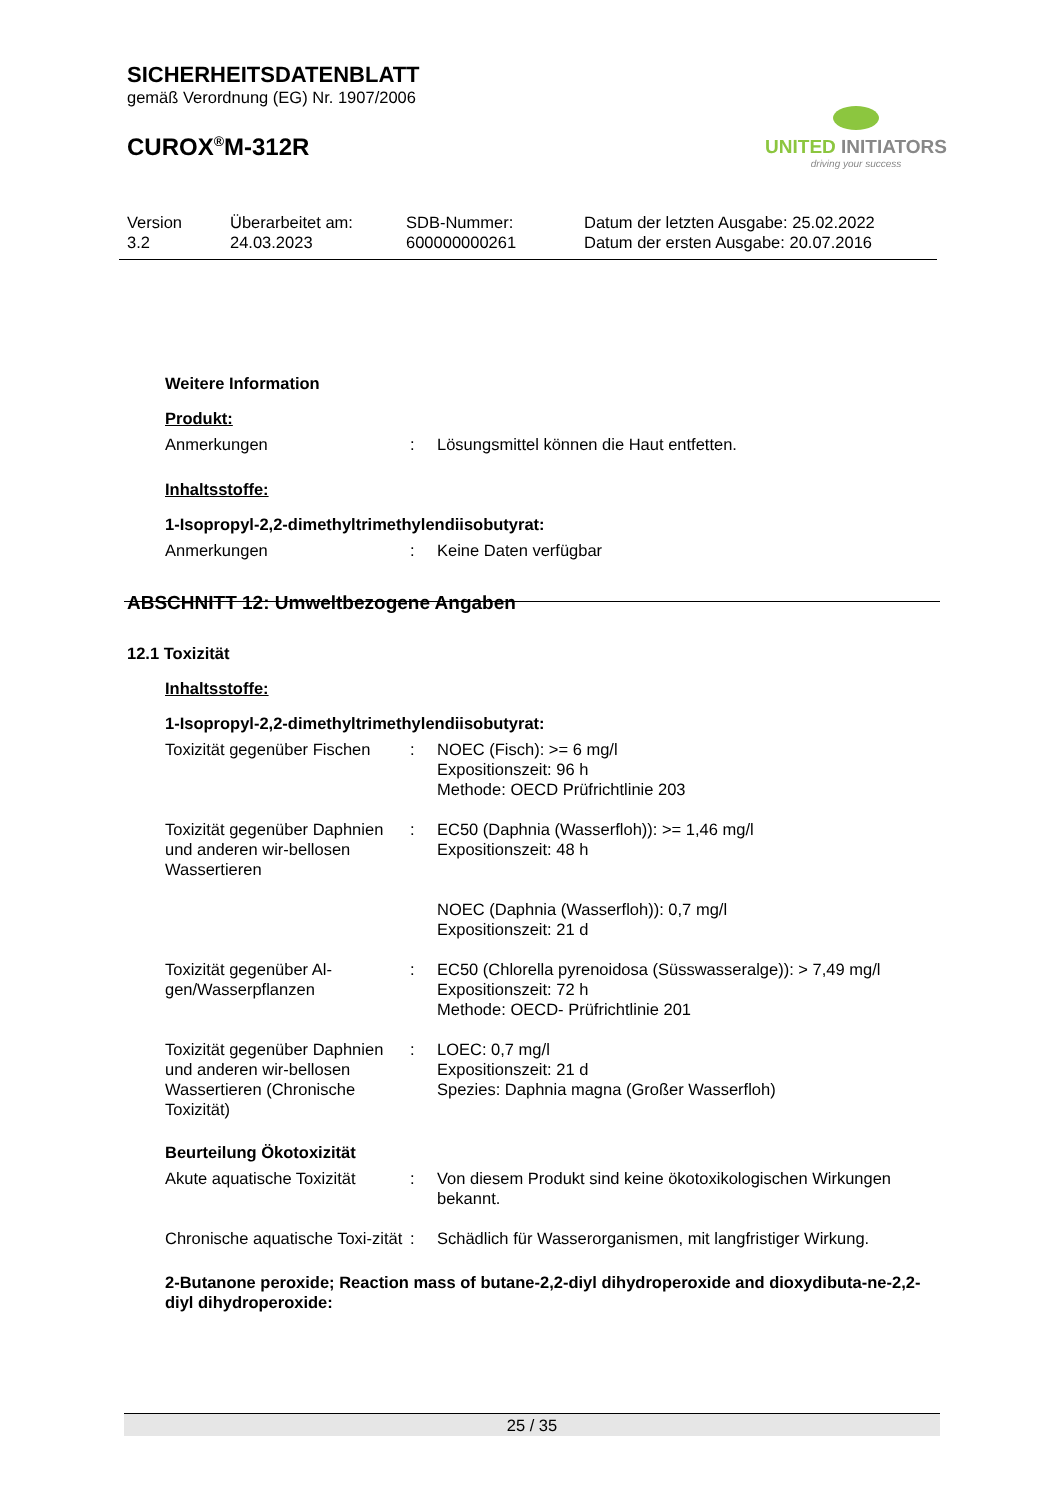SICHERHEITSDATENBLATT
gemäß Verordnung (EG) Nr. 1907/2006
CUROX<sup>®</sup>M-312R
UNITED INITIATORS
driving your success
| Version 3.2 | Überarbeitet am: 24.03.2023 | SDB-Nummer: 600000000261 | Datum der letzten Ausgabe: 25.02.2022 Datum der ersten Ausgabe: 20.07.2016 |
Weitere Information
Produkt:
| Anmerkungen | : | Lösungsmittel können die Haut entfetten. |
Inhaltsstoffe:
1-Isopropyl-2,2-dimethyltrimethylendiisobutyrat:
| Anmerkungen | : | Keine Daten verfügbar |
ABSCHNITT 12: Umweltbezogene Angaben
12.1 Toxizität
Inhaltsstoffe:
1-Isopropyl-2,2-dimethyltrimethylendiisobutyrat:
| Toxizität gegenüber Fischen | : | NOEC (Fisch): >= 6 mg/l Expositionszeit: 96 h Methode: OECD Prüfrichtlinie 203 |
| Toxizität gegenüber Daphnien und anderen wir-bellosen Wassertieren | : | EC50 (Daphnia (Wasserfloh)): >= 1,46 mg/l Expositionszeit: 48 h |
| | | NOEC (Daphnia (Wasserfloh)): 0,7 mg/l Expositionszeit: 21 d |
| Toxizität gegenüber Al-gen/Wasserpflanzen | : | EC50 (Chlorella pyrenoidosa (Süsswasseralge)): > 7,49 mg/l Expositionszeit: 72 h Methode: OECD- Prüfrichtlinie 201 |
| Toxizität gegenüber Daphnien und anderen wir-bellosen Wassertieren (Chronische Toxizität) | : | LOEC: 0,7 mg/l Expositionszeit: 21 d Spezies: Daphnia magna (Großer Wasserfloh) |
Beurteilung Ökotoxizität
| Akute aquatische Toxizität | : | Von diesem Produkt sind keine ökotoxikologischen Wirkungen bekannt. |
| Chronische aquatische Toxi-zität | : | Schädlich für Wasserorganismen, mit langfristiger Wirkung. |
2-Butanone peroxide; Reaction mass of butane-2,2-diyl dihydroperoxide and dioxydibuta-ne-2,2-diyl dihydroperoxide:
25 / 35